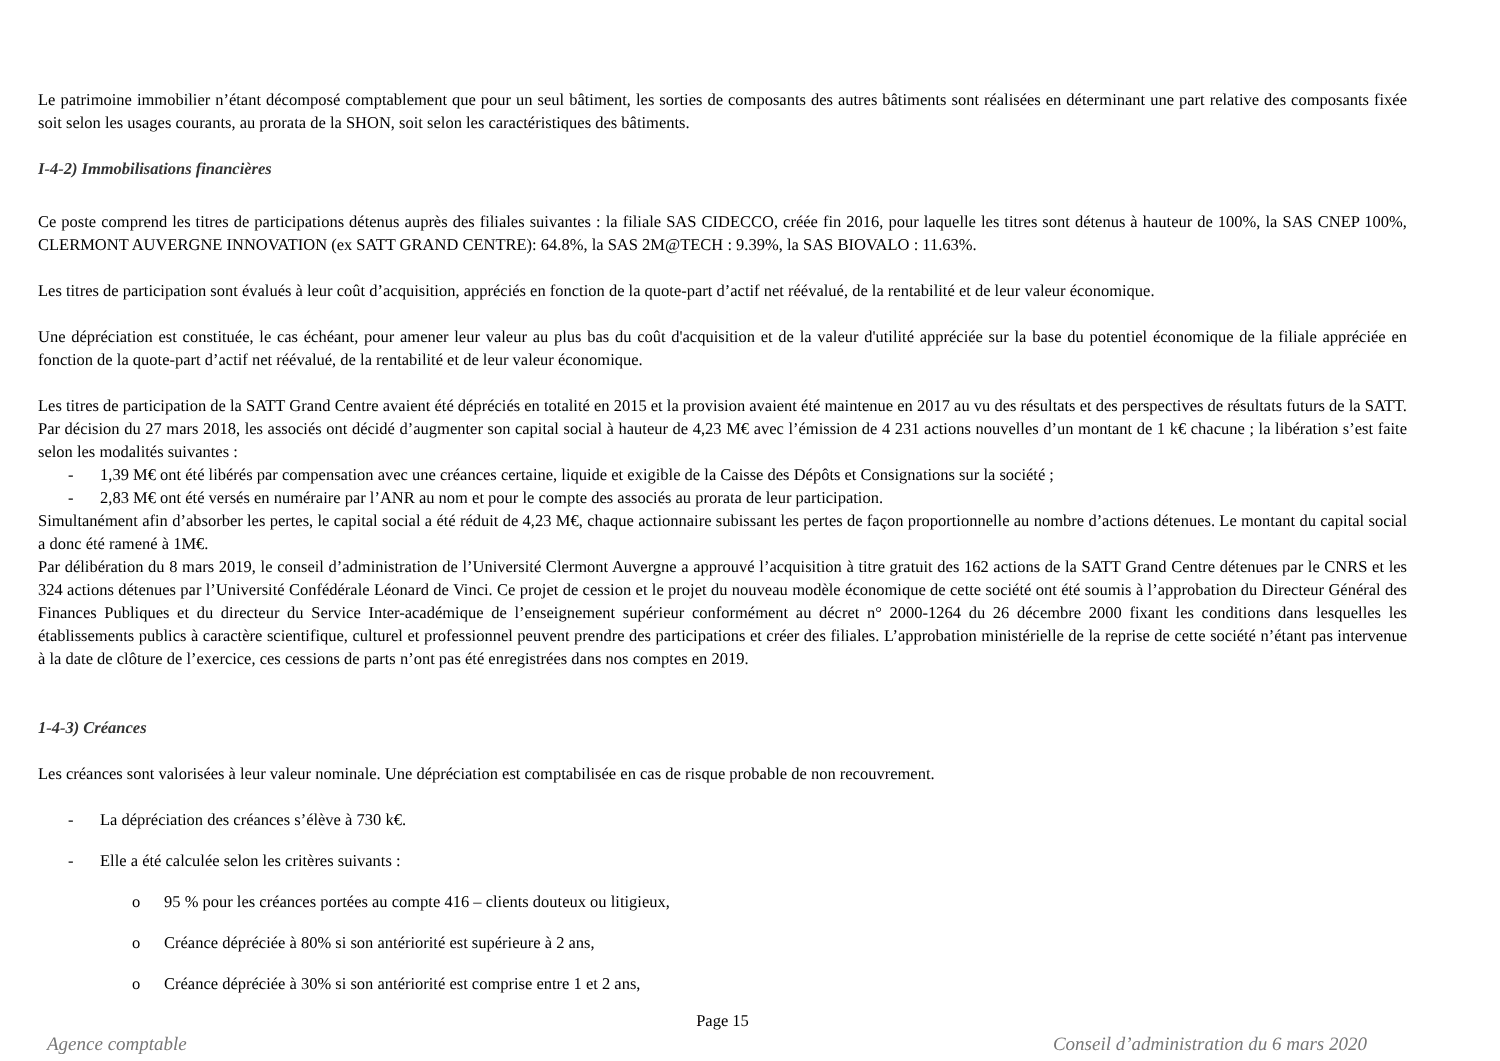Le patrimoine immobilier n’étant décomposé comptablement que pour un seul bâtiment, les sorties de composants des autres bâtiments sont réalisées en déterminant une part relative des composants fixée soit selon les usages courants, au prorata de la SHON, soit selon les caractéristiques des bâtiments.
I-4-2) Immobilisations financières
Ce poste comprend les titres de participations détenus auprès des filiales suivantes : la filiale SAS CIDECCO, créée fin 2016, pour laquelle les titres sont détenus à hauteur de 100%, la SAS CNEP 100%, CLERMONT AUVERGNE INNOVATION (ex SATT GRAND CENTRE): 64.8%, la SAS 2M@TECH : 9.39%, la SAS BIOVALO : 11.63%.
Les titres de participation sont évalués à leur coût d’acquisition, appréciés en fonction de la quote-part d’actif net réévalué, de la rentabilité et de leur valeur économique.
Une dépréciation est constituée, le cas échéant, pour amener leur valeur au plus bas du coût d'acquisition et de la valeur d'utilité appréciée sur la base du potentiel économique de la filiale appréciée en fonction de la quote-part d’actif net réévalué, de la rentabilité et de leur valeur économique.
Les titres de participation de la SATT Grand Centre avaient été dépréciés en totalité en 2015 et la provision avaient été maintenue en 2017 au vu des résultats et des perspectives de résultats futurs de la SATT. Par décision du 27 mars 2018, les associés ont décidé d’augmenter son capital social à hauteur de 4,23 M€ avec l’émission de 4 231 actions nouvelles d’un montant de 1 k€ chacune ; la libération s’est faite selon les modalités suivantes :
- 1,39 M€ ont été libérés par compensation avec une créances certaine, liquide et exigible de la Caisse des Dépôts et Consignations sur la société ;
- 2,83 M€ ont été versés en numéraire par l’ANR au nom et pour le compte des associés au prorata de leur participation.
Simultanément afin d’absorber les pertes, le capital social a été réduit de 4,23 M€, chaque actionnaire subissant les pertes de façon proportionnelle au nombre d’actions détenues. Le montant du capital social a donc été ramené à 1M€.
Par délibération du 8 mars 2019, le conseil d’administration de l’Université Clermont Auvergne a approuvé l’acquisition à titre gratuit des 162 actions de la SATT Grand Centre détenues par le CNRS et les 324 actions détenues par l’Université Confédérale Léonard de Vinci. Ce projet de cession et le projet du nouveau modèle économique de cette société ont été soumis à l’approbation du Directeur Général des Finances Publiques et du directeur du Service Inter-académique de l’enseignement supérieur conformément au décret n° 2000-1264 du 26 décembre 2000 fixant les conditions dans lesquelles les établissements publics à caractère scientifique, culturel et professionnel peuvent prendre des participations et créer des filiales. L’approbation ministérielle de la reprise de cette société n’étant pas intervenue à la date de clôture de l’exercice, ces cessions de parts n’ont pas été enregistrées dans nos comptes en 2019.
1-4-3) Créances
Les créances sont valorisées à leur valeur nominale. Une dépréciation est comptabilisée en cas de risque probable de non recouvrement.
- La dépréciation des créances s’élève à 730 k€.
- Elle a été calculée selon les critères suivants :
o 95 % pour les créances portées au compte 416 – clients douteux ou litigieux,
o Créance dépréciée à 80% si son antériorité est supérieure à 2 ans,
o Créance dépréciée à 30% si son antériorité est comprise entre 1 et 2 ans,
Page 15
Agence comptable Conseil d’administration du 6 mars 2020